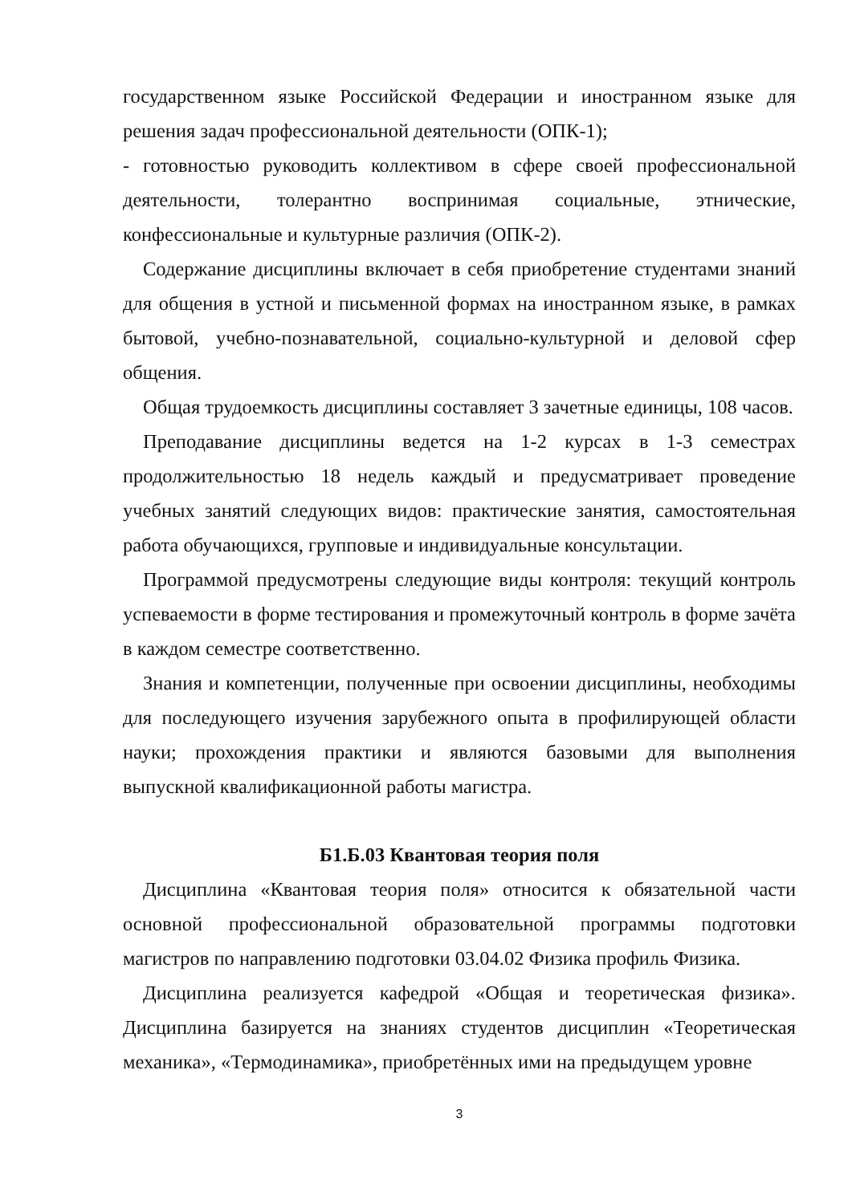государственном языке Российской Федерации и иностранном языке для решения задач профессиональной деятельности (ОПК-1);
- готовностью руководить коллективом в сфере своей профессиональной деятельности, толерантно воспринимая социальные, этнические, конфессиональные и культурные различия (ОПК-2).
Содержание дисциплины включает в себя приобретение студентами знаний для общения в устной и письменной формах на иностранном языке, в рамках бытовой, учебно-познавательной, социально-культурной и деловой сфер общения.
Общая трудоемкость дисциплины составляет 3 зачетные единицы, 108 часов.
Преподавание дисциплины ведется на 1-2 курсах в 1-3 семестрах продолжительностью 18 недель каждый и предусматривает проведение учебных занятий следующих видов: практические занятия, самостоятельная работа обучающихся, групповые и индивидуальные консультации.
Программой предусмотрены следующие виды контроля: текущий контроль успеваемости в форме тестирования и промежуточный контроль в форме зачёта в каждом семестре соответственно.
Знания и компетенции, полученные при освоении дисциплины, необходимы для последующего изучения зарубежного опыта в профилирующей области науки; прохождения практики и являются базовыми для выполнения выпускной квалификационной работы магистра.
Б1.Б.03 Квантовая теория поля
Дисциплина «Квантовая теория поля» относится к обязательной части основной профессиональной образовательной программы подготовки магистров по направлению подготовки 03.04.02 Физика профиль Физика.
Дисциплина реализуется кафедрой «Общая и теоретическая физика». Дисциплина базируется на знаниях студентов дисциплин «Теоретическая механика», «Термодинамика», приобретённых ими на предыдущем уровне
3